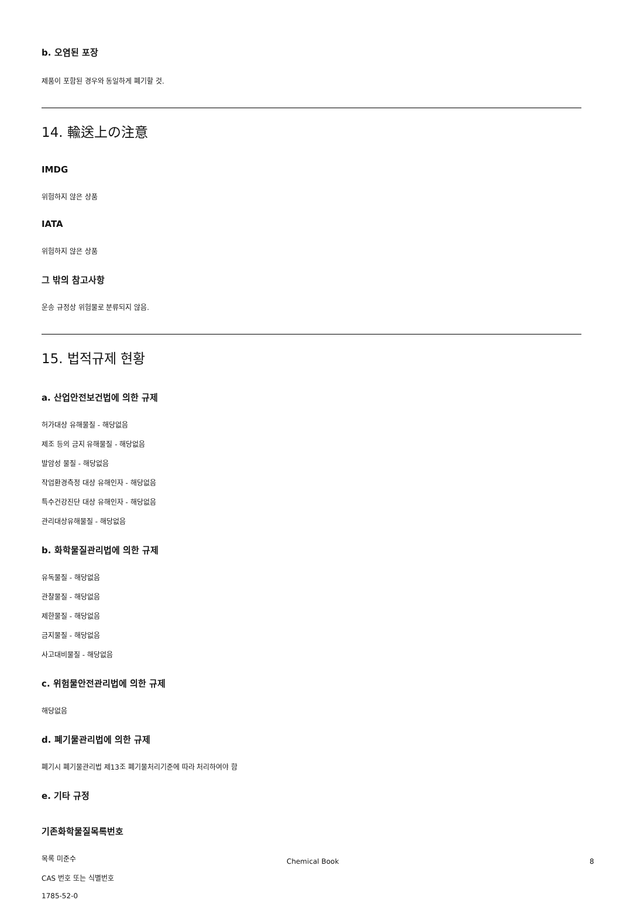b. 오염된 포장
제품이 포함된 경우와 동일하게 폐기할 것.
14. 輸送上の注意
IMDG
위험하지 않은 상품
IATA
위험하지 않은 상품
그 밖의 참고사항
운송 규정상 위험물로 분류되지 않음.
15. 법적규제 현황
a. 산업안전보건법에 의한 규제
허가대상 유해물질 - 해당없음
제조 등의 금지 유해물질 - 해당없음
발암성 물질 - 해당없음
작업환경측정 대상 유해인자 - 해당없음
특수건강진단 대상 유해인자 - 해당없음
관리대상유해물질 - 해당없음
b. 화학물질관리법에 의한 규제
유독물질 - 해당없음
관찰물질 - 해당없음
제한물질 - 해당없음
금지물질 - 해당없음
사고대비물질 - 해당없음
c. 위험물안전관리법에 의한 규제
해당없음
d. 폐기물관리법에 의한 규제
폐기시 폐기물관리법 제13조 폐기물처리기준에 따라 처리하여야 함
e. 기타 규정
기존화학물질목록번호
목록 미준수
CAS 번호 또는 식별번호
1785-52-0
Chemical Book 8